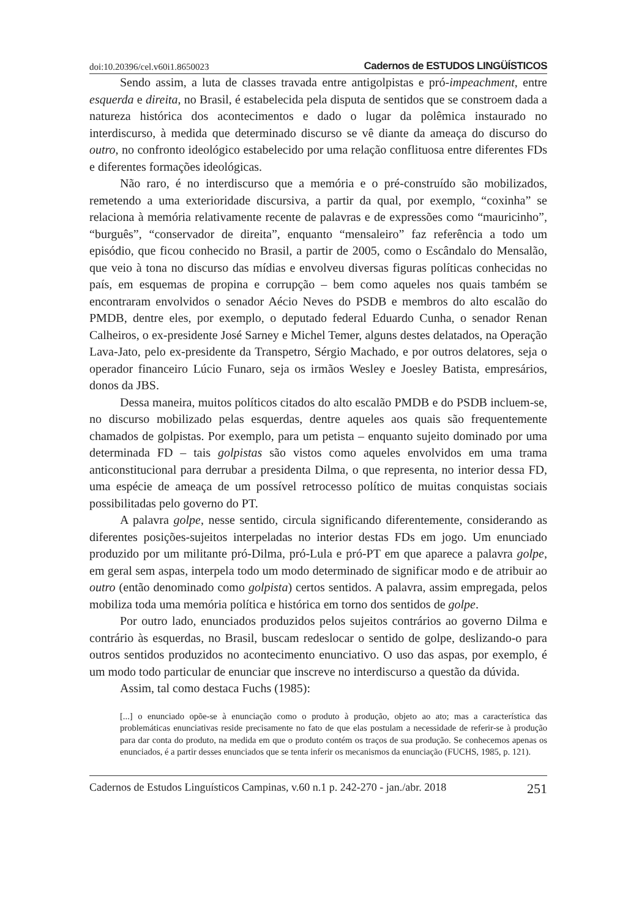doi:10.20396/cel.v60i1.8650023 Cadernos de ESTUDOS LINGÜÍSTICOS
Sendo assim, a luta de classes travada entre antigolpistas e pró-impeachment, entre esquerda e direita, no Brasil, é estabelecida pela disputa de sentidos que se constroem dada a natureza histórica dos acontecimentos e dado o lugar da polêmica instaurado no interdiscurso, à medida que determinado discurso se vê diante da ameaça do discurso do outro, no confronto ideológico estabelecido por uma relação conflituosa entre diferentes FDs e diferentes formações ideológicas.
Não raro, é no interdiscurso que a memória e o pré-construído são mobilizados, remetendo a uma exterioridade discursiva, a partir da qual, por exemplo, “coxinha” se relaciona à memória relativamente recente de palavras e de expressões como “mauricinho”, “burguês”, “conservador de direita”, enquanto “mensaleiro” faz referência a todo um episódio, que ficou conhecido no Brasil, a partir de 2005, como o Escândalo do Mensalão, que veio à tona no discurso das mídias e envolveu diversas figuras políticas conhecidas no país, em esquemas de propina e corrupção – bem como aqueles nos quais também se encontraram envolvidos o senador Aécio Neves do PSDB e membros do alto escalão do PMDB, dentre eles, por exemplo, o deputado federal Eduardo Cunha, o senador Renan Calheiros, o ex-presidente José Sarney e Michel Temer, alguns destes delatados, na Operação Lava-Jato, pelo ex-presidente da Transpetro, Sérgio Machado, e por outros delatores, seja o operador financeiro Lúcio Funaro, seja os irmãos Wesley e Joesley Batista, empresários, donos da JBS.
Dessa maneira, muitos políticos citados do alto escalão PMDB e do PSDB incluem-se, no discurso mobilizado pelas esquerdas, dentre aqueles aos quais são frequentemente chamados de golpistas. Por exemplo, para um petista – enquanto sujeito dominado por uma determinada FD – tais golpistas são vistos como aqueles envolvidos em uma trama anticonstitucional para derrubar a presidenta Dilma, o que representa, no interior dessa FD, uma espécie de ameaça de um possível retrocesso político de muitas conquistas sociais possibilitadas pelo governo do PT.
A palavra golpe, nesse sentido, circula significando diferentemente, considerando as diferentes posições-sujeitos interpeladas no interior destas FDs em jogo. Um enunciado produzido por um militante pró-Dilma, pró-Lula e pró-PT em que aparece a palavra golpe, em geral sem aspas, interpela todo um modo determinado de significar modo e de atribuir ao outro (então denominado como golpista) certos sentidos. A palavra, assim empregada, pelos mobiliza toda uma memória política e histórica em torno dos sentidos de golpe.
Por outro lado, enunciados produzidos pelos sujeitos contrários ao governo Dilma e contrário às esquerdas, no Brasil, buscam redeslocar o sentido de golpe, deslizando-o para outros sentidos produzidos no acontecimento enunciativo. O uso das aspas, por exemplo, é um modo todo particular de enunciar que inscreve no interdiscurso a questão da dúvida.
Assim, tal como destaca Fuchs (1985):
[...] o enunciado opõe-se à enunciação como o produto à produção, objeto ao ato; mas a característica das problemáticas enunciativas reside precisamente no fato de que elas postulam a necessidade de referir-se à produção para dar conta do produto, na medida em que o produto contém os traços de sua produção. Se conhecemos apenas os enunciados, é a partir desses enunciados que se tenta inferir os mecanismos da enunciação (FUCHS, 1985, p. 121).
Cadernos de Estudos Linguísticos Campinas, v.60 n.1 p. 242-270 - jan./abr. 2018 251